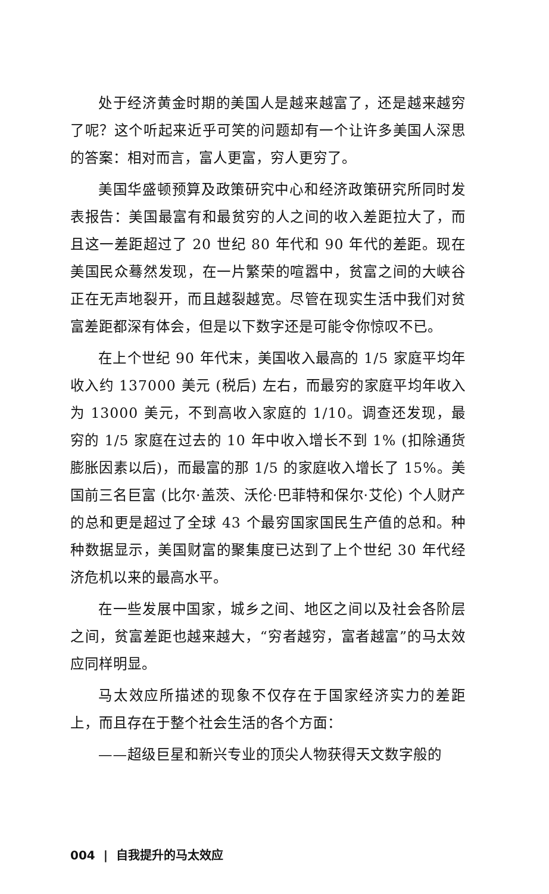处于经济黄金时期的美国人是越来越富了，还是越来越穷了呢？这个听起来近乎可笑的问题却有一个让许多美国人深思的答案：相对而言，富人更富，穷人更穷了。
美国华盛顿预算及政策研究中心和经济政策研究所同时发表报告：美国最富有和最贫穷的人之间的收入差距拉大了，而且这一差距超过了 20 世纪 80 年代和 90 年代的差距。现在美国民众蓦然发现，在一片繁荣的喧嚣中，贫富之间的大峡谷正在无声地裂开，而且越裂越宽。尽管在现实生活中我们对贫富差距都深有体会，但是以下数字还是可能令你惊叹不已。
在上个世纪 90 年代末，美国收入最高的 1/5 家庭平均年收入约 137000 美元 (税后) 左右，而最穷的家庭平均年收入为 13000 美元，不到高收入家庭的 1/10。调查还发现，最穷的 1/5 家庭在过去的 10 年中收入增长不到 1% (扣除通货膨胀因素以后)，而最富的那 1/5 的家庭收入增长了 15%。美国前三名巨富 (比尔·盖茨、沃伦·巴菲特和保尔·艾伦) 个人财产的总和更是超过了全球 43 个最穷国家国民生产值的总和。种种数据显示，美国财富的聚集度已达到了上个世纪 30 年代经济危机以来的最高水平。
在一些发展中国家，城乡之间、地区之间以及社会各阶层之间，贫富差距也越来越大，“穷者越穷，富者越富”的马太效应同样明显。
马太效应所描述的现象不仅存在于国家经济实力的差距上，而且存在于整个社会生活的各个方面：
——超级巨星和新兴专业的顶尖人物获得天文数字般的
004 | 自我提升的马太效应